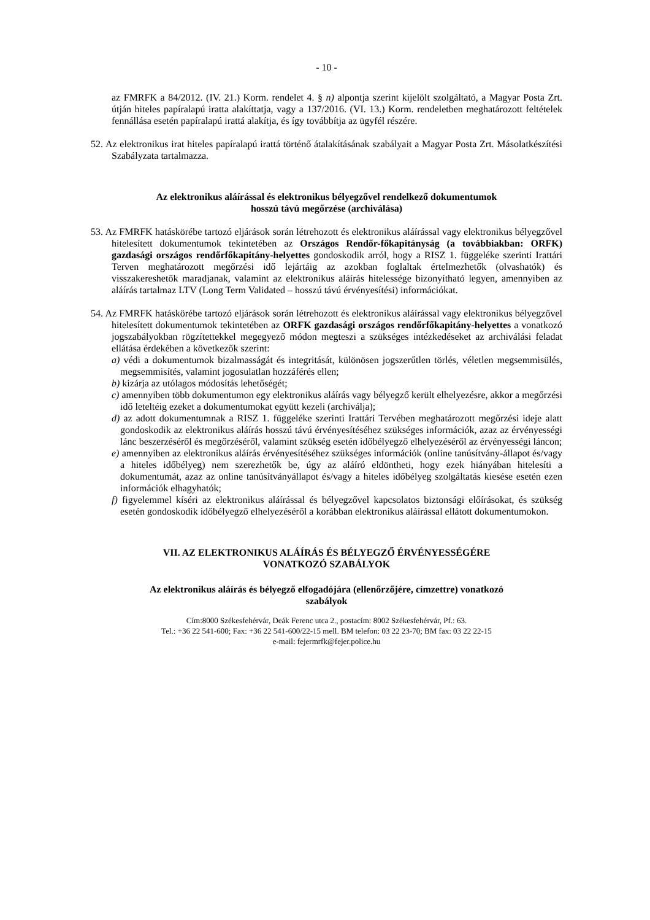- 10 -
az FMRFK a 84/2012. (IV. 21.) Korm. rendelet 4. § n) alpontja szerint kijelölt szolgáltató, a Magyar Posta Zrt. útján hiteles papíralapú iratta alakíttatja, vagy a 137/2016. (VI. 13.) Korm. rendeletben meghatározott feltételek fennállása esetén papíralapú irattá alakítja, és így továbbítja az ügyfél részére.
52. Az elektronikus irat hiteles papíralapú irattá történő átalakításának szabályait a Magyar Posta Zrt. Másolatkészítési Szabályzata tartalmazza.
Az elektronikus aláírással és elektronikus bélyegzővel rendelkező dokumentumok
hosszú távú megőrzése (archiválása)
53. Az FMRFK hatáskörébe tartozó eljárások során létrehozott és elektronikus aláírással vagy elektronikus bélyegzővel hitelesített dokumentumok tekintetében az Országos Rendőr-főkapitányság (a továbbiakban: ORFK) gazdasági országos rendőrfőkapitány-helyettes gondoskodik arról, hogy a RISZ 1. függeléke szerinti Irattári Terven meghatározott megőrzési idő lejártáig az azokban foglaltak értelmezhetők (olvashatók) és visszakereshetők maradjanak, valamint az elektronikus aláírás hitelessége bizonyítható legyen, amennyiben az aláírás tartalmaz LTV (Long Term Validated – hosszú távú érvényesítési) információkat.
54. Az FMRFK hatáskörébe tartozó eljárások során létrehozott és elektronikus aláírással vagy elektronikus bélyegzővel hitelesített dokumentumok tekintetében az ORFK gazdasági országos rendőrfőkapitány-helyettes a vonatkozó jogszabályokban rögzítettekkel megegyező módon megteszi a szükséges intézkedéseket az archiválási feladat ellátása érdekében a következők szerint:
a) védi a dokumentumok bizalmasságát és integritását, különösen jogszerűtlen törlés, véletlen megsemmisülés, megsemmisítés, valamint jogosulatlan hozzáférés ellen;
b) kizárja az utólagos módosítás lehetőségét;
c) amennyiben több dokumentumon egy elektronikus aláírás vagy bélyegző került elhelyezésre, akkor a megőrzési idő leteltéig ezeket a dokumentumokat együtt kezeli (archiválja);
d) az adott dokumentumnak a RISZ 1. függeléke szerinti Irattári Tervében meghatározott megőrzési ideje alatt gondoskodik az elektronikus aláírás hosszú távú érvényesítéséhez szükséges információk, azaz az érvényességi lánc beszerzéséről és megőrzéséről, valamint szükség esetén időbélyegző elhelyezéséről az érvényességi láncon;
e) amennyiben az elektronikus aláírás érvényesítéséhez szükséges információk (online tanúsítvány-állapot és/vagy a hiteles időbélyeg) nem szerezhetők be, úgy az aláíró eldöntheti, hogy ezek hiányában hitelesíti a dokumentumát, azaz az online tanúsítványállapot és/vagy a hiteles időbélyeg szolgáltatás kiesése esetén ezen információk elhagyhatók;
f) figyelemmel kíséri az elektronikus aláírással és bélyegzővel kapcsolatos biztonsági előírásokat, és szükség esetén gondoskodik időbélyegző elhelyezéséről a korábban elektronikus aláírással ellátott dokumentumokon.
VII. AZ ELEKTRONIKUS ALÁÍRÁS ÉS BÉLYEGZŐ ÉRVÉNYESSÉGÉRE
VONATKOZÓ SZABÁLYOK
Az elektronikus aláírás és bélyegző elfogadójára (ellenőrzőjére, címzettre) vonatkozó
szabályok
Cím:8000 Székesfehérvár, Deák Ferenc utca 2., postacím: 8002 Székesfehérvár, Pf.: 63.
Tel.: +36 22 541-600; Fax: +36 22 541-600/22-15 mell. BM telefon: 03 22 23-70; BM fax: 03 22 22-15
e-mail: fejermrfk@fejer.police.hu